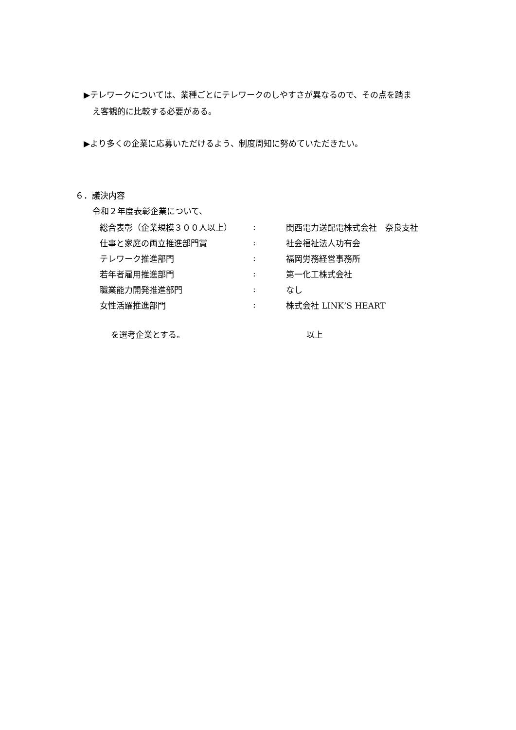▶テレワークについては、業種ごとにテレワークのしやすさが異なるので、その点を踏ま
え客観的に比較する必要がある。
▶より多くの企業に応募いただけるよう、制度周知に努めていただきたい。
６．議決内容
令和２年度表彰企業について、
| 総合表彰（企業規模３００人以上） | : | 関西電力送配電株式会社 奈良支社 |
| 仕事と家庭の両立推進部門賞 | : | 社会福祉法人功有会 |
| テレワーク推進部門 | : | 福岡労務経営事務所 |
| 若年者雇用推進部門 | : | 第一化工株式会社 |
| 職業能力開発推進部門 | : | なし |
| 女性活躍推進部門 | : | 株式会社 LINK’S HEART |
を選考企業とする。 以上